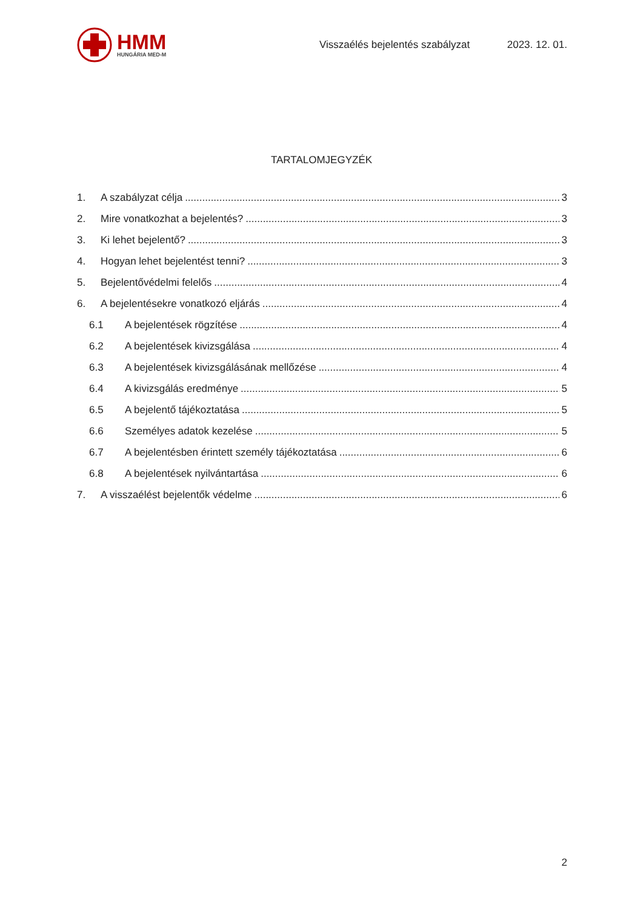HMM
HUNGÁRIA MED-M
Visszaélés bejelentés szabályzat
2023. 12. 01.
TARTALOMJEGYZÉK
1. A szabályzat célja 3
2. Mire vonatkozhat a bejelentés? 3
3. Ki lehet bejelentő? 3
4. Hogyan lehet bejelentést tenni? 3
5. Bejelentővédelmi felelős 4
6. A bejelentésekre vonatkozó eljárás 4
6.1 A bejelentések rögzítése 4
6.2 A bejelentések kivizsgálása 4
6.3 A bejelentések kivizsgálásának mellőzése 4
6.4 A kivizsgálás eredménye 5
6.5 A bejelentő tájékoztatása 5
6.6 Személyes adatok kezelése 5
6.7 A bejelentésben érintett személy tájékoztatása 6
6.8 A bejelentések nyilvántartása 6
7. A visszaélést bejelentők védelme 6
2